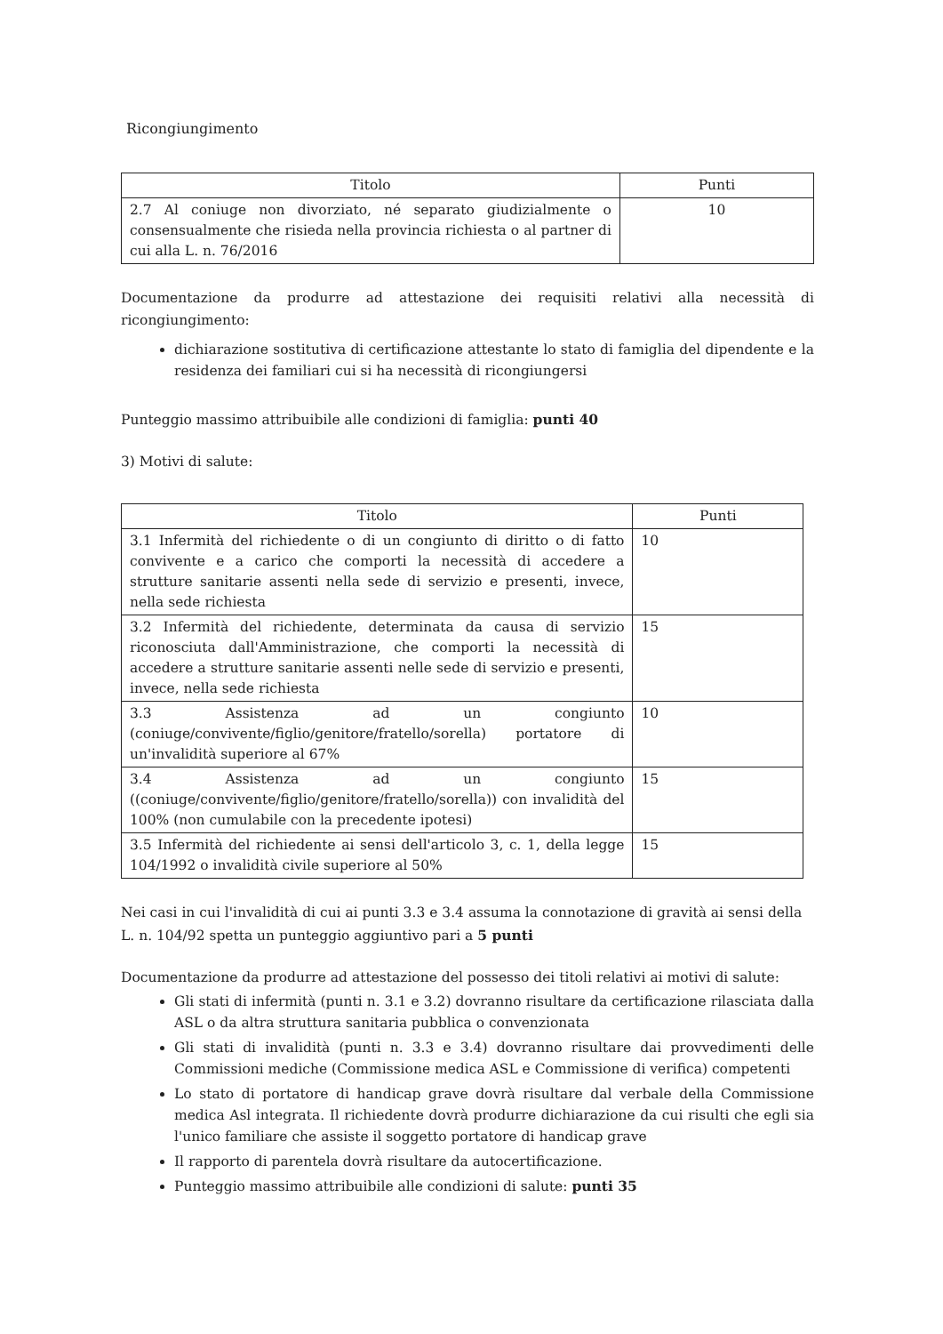Ricongiungimento
| Titolo | Punti |
| --- | --- |
| 2.7 Al coniuge non divorziato, né separato giudizialmente o consensualmente che risieda nella provincia richiesta o al partner di cui alla L. n. 76/2016 | 10 |
Documentazione da produrre ad attestazione dei requisiti relativi alla necessità di ricongiungimento:
dichiarazione sostitutiva di certificazione attestante lo stato di famiglia del dipendente e la residenza dei familiari cui si ha necessità di ricongiungersi
Punteggio massimo attribuibile alle condizioni di famiglia: punti 40
3) Motivi di salute:
| Titolo | Punti |
| --- | --- |
| 3.1 Infermità del richiedente o di un congiunto di diritto o di fatto convivente e a carico che comporti la necessità di accedere a strutture sanitarie assenti nella sede di servizio e presenti, invece, nella sede richiesta | 10 |
| 3.2 Infermità del richiedente, determinata da causa di servizio riconosciuta dall'Amministrazione, che comporti la necessità di accedere a strutture sanitarie assenti nelle sede di servizio e presenti, invece, nella sede richiesta | 15 |
| 3.3 Assistenza ad un congiunto (coniuge/convivente/figlio/genitore/fratello/sorella) portatore di un'invalidità superiore al 67% | 10 |
| 3.4 Assistenza ad un congiunto ((coniuge/convivente/figlio/genitore/fratello/sorella)) con invalidità del 100% (non cumulabile con la precedente ipotesi) | 15 |
| 3.5 Infermità del richiedente ai sensi dell'articolo 3, c. 1, della legge 104/1992 o invalidità civile superiore al 50% | 15 |
Nei casi in cui l'invalidità di cui ai punti 3.3 e 3.4 assuma la connotazione di gravità ai sensi della L. n. 104/92 spetta un punteggio aggiuntivo pari a 5 punti
Documentazione da produrre ad attestazione del possesso dei titoli relativi ai motivi di salute:
Gli stati di infermità (punti n. 3.1 e 3.2) dovranno risultare da certificazione rilasciata dalla ASL o da altra struttura sanitaria pubblica o convenzionata
Gli stati di invalidità (punti n. 3.3 e 3.4) dovranno risultare dai provvedimenti delle Commissioni mediche (Commissione medica ASL e Commissione di verifica) competenti
Lo stato di portatore di handicap grave dovrà risultare dal verbale della Commissione medica Asl integrata. Il richiedente dovrà produrre dichiarazione da cui risulti che egli sia l'unico familiare che assiste il soggetto portatore di handicap grave
Il rapporto di parentela dovrà risultare da autocertificazione.
Punteggio massimo attribuibile alle condizioni di salute: punti 35